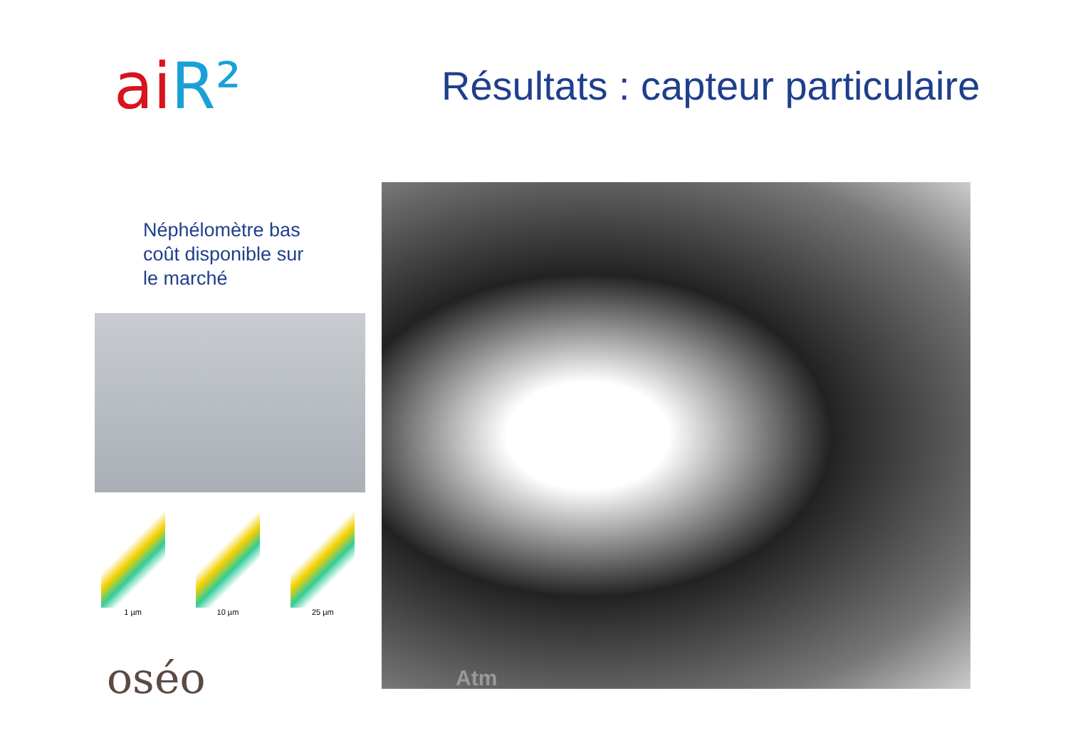aiR²
Résultats : capteur particulaire
Néphélomètre bas
coût disponible sur
le marché
1 µm 10 µm 25 µm
oséo
Atm